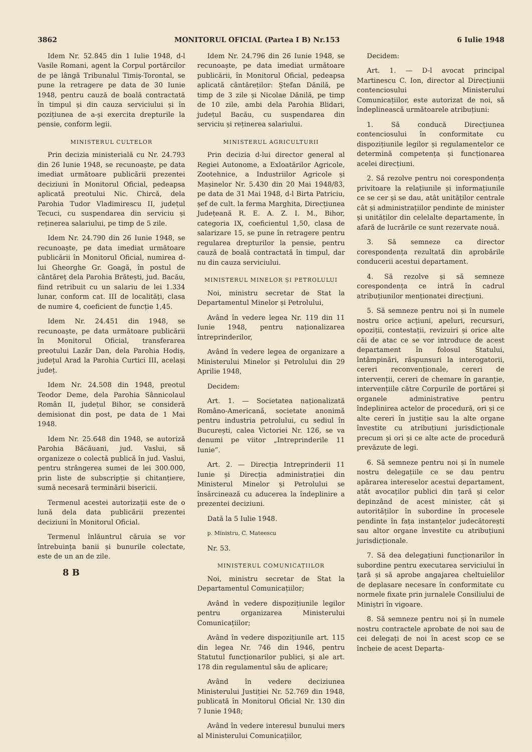3862 MONITORUL OFICIAL (Partea I B) Nr.153 6 Iulie 1948
Idem Nr. 52.845 din 1 Iulie 1948, d-l Vasile Romani, agent la Corpul portărcilor de pe lângă Tribunalul Timiș-Torontal, se pune la retragere pe data de 30 Iunie 1948, pentru cauză de boală contractată în timpul și din cauza serviciului și în pozițiunea de a-și exercita drepturile la pensie, conform legii.
MINISTERUL CULTELOR
Prin decizia ministerială cu Nr. 24.793 din 26 Iunie 1948, se recunoaște, pe data imediat următoare publicării prezentei deciziuni în Monitorul Oficial, pedeapsa aplicată preotului Nic. Chircă, dela Parohia Tudor Vladimirescu II, județul Tecuci, cu suspendarea din serviciu și reținerea salariului, pe timp de 5 zile.
Idem Nr. 24.790 din 26 Iunie 1948, se recunoaște, pe data imediat următoare publicării în Monitorul Oficial, numirea d-lui Gheorghe Gr. Goagă, în postul de cântăreț dela Parohia Brătești, jud. Bacău, fiind retribuit cu un salariu de lei 1.334 lunar, conform cat. III de localități, clasa de numire 4, coeficient de funcție 1,45.
Idem Nr. 24.451 din 1948, se recunoaște, pe data următoare publicării în Monitorul Oficial, transferarea preotului Lazăr Dan, dela Parohia Hodiș, județul Arad la Parohia Curtici III, același județ.
Idem Nr. 24.508 din 1948, preotul Teodor Deme, dela Parohia Sânnicolaul Român II, județul Bihor, se consideră demisionat din post, pe data de 1 Mai 1948.
Idem Nr. 25.648 din 1948, se autoriză Parohia Băcăuani, jud. Vaslui, să organizeze o colectă publică în jud. Vaslui, pentru strângerea sumei de lei 300.000, prin liste de subscripție și chitanțiere, sumă necesară terminării bisericii.
Termenul acestei autorizații este de o lună dela data publicării prezentei deciziuni în Monitorul Oficial.
Termenul înlăuntrul căruia se vor întrebuința banii și bunurile colectate, este de un an de zile.
8 B
Idem Nr. 24.796 din 26 Iunie 1948, se recunoaște, pe data imediat următoare publicării, în Monitorul Oficial, pedeapsa aplicată cântăreților: Ștefan Dănilă, pe timp de 3 zile și Nicolae Dănilă, pe timp de 10 zile, ambi dela Parohia Blidari, județul Bacău, cu suspendarea din serviciu și reținerea salariului.
MINISTERUL AGRICULTURII
Prin decizia d-lui director general al Regiei Autonome, a Exloatărilor Agricole, Zootehnice, a Industriilor Agricole și Mașinelor Nr. 5.430 din 20 Mai 1948/83, pe data de 31 Mai 1948, d-l Birta Patriciu, șef de cult. la ferma Marghita, Direcțiunea Județeană R. E. A. Z. I. M., Bihor, categoria IX, coeficientul 1,50, clasa de salarizare 15, se pune în retragere pentru regularea drepturilor la pensie, pentru cauză de boală contractată în timpul, dar nu din cauza serviciului.
MINISTERUL MINELOR ȘI PETROLULUI
Noi, ministru secretar de Stat la Departamentul Minelor și Petrolului,
Având în vedere legea Nr. 119 din 11 Iunie 1948, pentru naționalizarea întreprinderilor,
Având în vedere legea de organizare a Ministerului Minelor și Petrolului din 29 Aprilie 1948,
Decidem:
Art. 1. — Societatea naționalizată Româno-Americană, societate anonimă pentru industria petrolului, cu sediul în București, calea Victoriei Nr. 126, se va denumi pe viitor „Intreprinderile 11 Iunie”.
Art. 2. — Direcția Intreprinderii 11 Iunie și Direcția administrației din Ministerul Minelor și Petrolului se însărcinează cu aducerea la îndeplinire a prezentei deciziuni.
Dată la 5 Iulie 1948.
p. Ministru, C. Mateescu
Nr. 53.
MINISTERUL COMUNICAȚIILOR
Noi, ministru secretar de Stat la Departamentul Comunicațiilor;
Având în vedere dispozițiunile legilor pentru organizarea Ministerului Comunicațiilor;
Având în vedere dispozițiunile art. 115 din legea Nr. 746 din 1946, pentru Statutul funcționarilor publici, și ale art. 178 din regulamentul său de aplicare;
Având în vedere deciziunea Ministerului Justiției Nr. 52.769 din 1948, publicată în Monitorul Oficial Nr. 130 din 7 Iunie 1948;
Având în vedere interesul bunului mers al Ministerului Comunicațiilor,
Decidem:
Art. 1. — D-l avocat principal Martinescu C. Ion, director al Direcțiunii contenciosului Ministerului Comunicațiilor, este autorizat de noi, să îndeplinească următoarele atribuțiuni:
1. Să conducă Direcțiunea contenciosului în conformitate cu dispozițiunile legilor și regulamentelor ce determină competența și funcționarea acelei direcțiuni.
2. Să rezolve pentru noi corespondența privitoare la relațiunile și informațiunile ce se cer și se dau, atât unităților centrale cât și administrațiilor pendinte de minister și unităților din celelalte departamente, în afară de lucrările ce sunt rezervate nouă.
3. Să semneze ca director corespondența rezultată din aprobările conducerii acestui departament.
4. Să rezolve și să semneze corespondența ce intră în cadrul atribuțiunilor menționatei direcțiuni.
5. Să semneze pentru noi și în numele nostru orice acțiuni, apeluri, recursuri, opoziții, contestații, revizuiri și orice alte căi de atac ce se vor introduce de acest departament în folosul Statului, întâmpinări, răspunsuri la interogatorii, cereri reconvenționale, cereri de intervenții, cereri de chemare în garanție, intervențiile către Corpurile de portărei și organele administrative pentru îndeplinirea actelor de procedură, ori și ce alte cereri în justiție sau la alte organe învestite cu atribuțiuni jurisdicționale precum și ori și ce alte acte de procedură prevăzute de legi.
6. Să semneze pentru noi și în numele nostru delegațiile ce se dau pentru apărarea intereselor acestui departament, atât avocaților publici din țară și celor depinzând de acest minister, cât și autorităților în subordine în procesele pendinte în fața instanțelor judecătorești sau altor organe învestite cu atribuțiuni jurisdicționale.
7. Să dea delegațiuni funcționarilor în subordine pentru executarea serviciului în țară și să aprobe angajarea cheltuielilor de deplasare necesare în conformitate cu normele fixate prin jurnalele Consiliului de Miniștri în vigoare.
8. Să semneze pentru noi și în numele nostru contractele aprobate de noi sau de cei delegați de noi în acest scop ce se încheie de acest Departa-